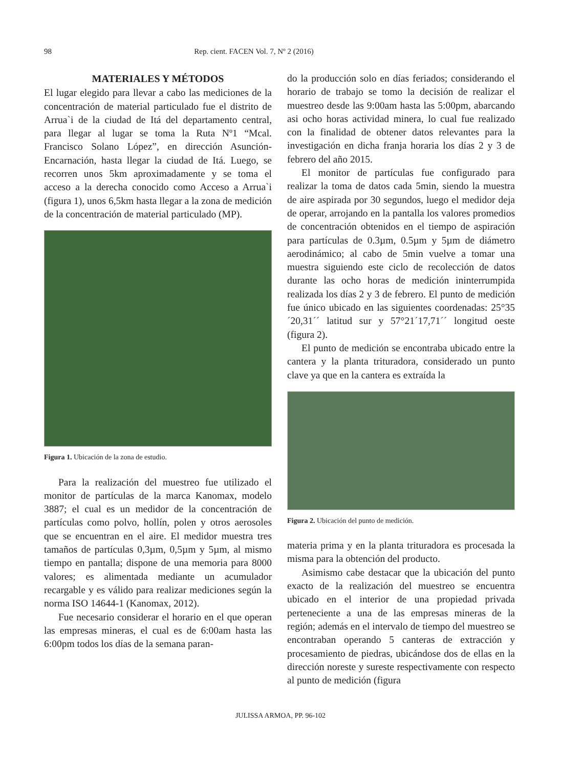98 Rep. cient. FACEN Vol. 7, Nº 2 (2016)
MATERIALES Y MÉTODOS
El lugar elegido para llevar a cabo las mediciones de la concentración de material particulado fue el distrito de Arrua`i de la ciudad de Itá del departamento central, para llegar al lugar se toma la Ruta Nº1 “Mcal. Francisco Solano López”, en dirección Asunción-Encarnación, hasta llegar la ciudad de Itá. Luego, se recorren unos 5km aproximadamente y se toma el acceso a la derecha conocido como Acceso a Arrua`i (figura 1), unos 6,5km hasta llegar a la zona de medición de la concentración de material particulado (MP).
Figura 1. Ubicación de la zona de estudio.
Para la realización del muestreo fue utilizado el monitor de partículas de la marca Kanomax, modelo 3887; el cual es un medidor de la concentración de partículas como polvo, hollín, polen y otros aerosoles que se encuentran en el aire. El medidor muestra tres tamaños de partículas 0,3µm, 0,5µm y 5µm, al mismo tiempo en pantalla; dispone de una memoria para 8000 valores; es alimentada mediante un acumulador recargable y es válido para realizar mediciones según la norma ISO 14644-1 (Kanomax, 2012).
Fue necesario considerar el horario en el que operan las empresas mineras, el cual es de 6:00am hasta las 6:00pm todos los días de la semana paran-
do la producción solo en días feriados; considerando el horario de trabajo se tomo la decisión de realizar el muestreo desde las 9:00am hasta las 5:00pm, abarcando asi ocho horas actividad minera, lo cual fue realizado con la finalidad de obtener datos relevantes para la investigación en dicha franja horaria los días 2 y 3 de febrero del año 2015.
El monitor de partículas fue configurado para realizar la toma de datos cada 5min, siendo la muestra de aire aspirada por 30 segundos, luego el medidor deja de operar, arrojando en la pantalla los valores promedios de concentración obtenidos en el tiempo de aspiración para partículas de 0.3µm, 0.5µm y 5µm de diámetro aerodinámico; al cabo de 5min vuelve a tomar una muestra siguiendo este ciclo de recolección de datos durante las ocho horas de medición ininterrumpida realizada los días 2 y 3 de febrero. El punto de medición fue único ubicado en las siguientes coordenadas: 25°35´20,31´´ latitud sur y 57°21´17,71´´ longitud oeste (figura 2).
El punto de medición se encontraba ubicado entre la cantera y la planta trituradora, considerado un punto clave ya que en la cantera es extraída la
Figura 2. Ubicación del punto de medición.
materia prima y en la planta trituradora es procesada la misma para la obtención del producto.
Asimismo cabe destacar que la ubicación del punto exacto de la realización del muestreo se encuentra ubicado en el interior de una propiedad privada perteneciente a una de las empresas mineras de la región; además en el intervalo de tiempo del muestreo se encontraban operando 5 canteras de extracción y procesamiento de piedras, ubicándose dos de ellas en la dirección noreste y sureste respectivamente con respecto al punto de medición (figura
JULISSA ARMOA, PP. 96-102